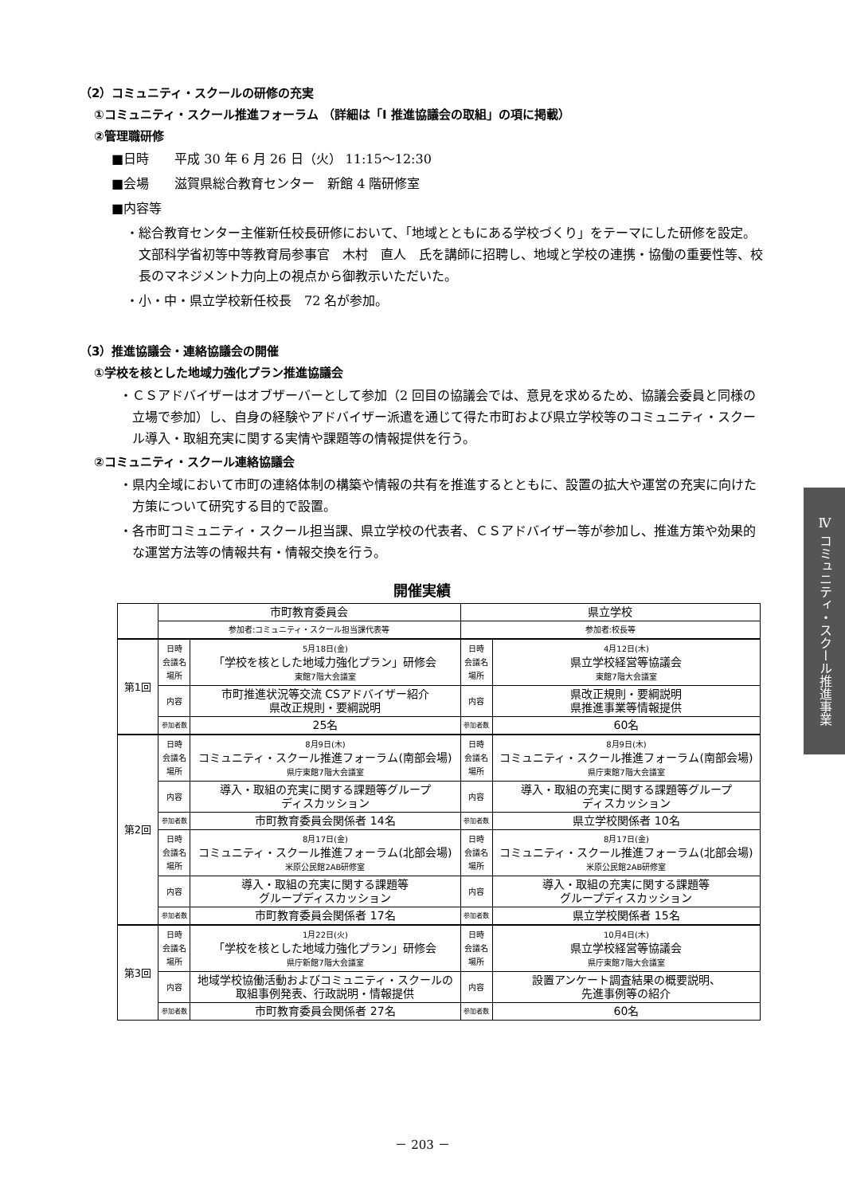（2）コミュニティ・スクールの研修の充実
①コミュニティ・スクール推進フォーラム （詳細は「Ⅰ 推進協議会の取組」の項に掲載）
②管理職研修
■日時　　平成 30 年 6 月 26 日（火） 11:15～12:30
■会場　　滋賀県総合教育センター　新館 4 階研修室
■内容等
・総合教育センター主催新任校長研修において、「地域とともにある学校づくり」をテーマにした研修を設定。文部科学省初等中等教育局参事官　木村　直人　氏を講師に招聘し、地域と学校の連携・協働の重要性等、校長のマネジメント力向上の視点から御教示いただいた。
・小・中・県立学校新任校長　72 名が参加。
（3）推進協議会・連絡協議会の開催
①学校を核とした地域力強化プラン推進協議会
・ＣＳアドバイザーはオブザーバーとして参加（2 回目の協議会では、意見を求めるため、協議会委員と同様の立場で参加）し、自身の経験やアドバイザー派遣を通じて得た市町および県立学校等のコミュニティ・スクール導入・取組充実に関する実情や課題等の情報提供を行う。
②コミュニティ・スクール連絡協議会
・県内全域において市町の連絡体制の構築や情報の共有を推進するとともに、設置の拡大や運営の充実に向けた方策について研究する目的で設置。
・各市町コミュニティ・スクール担当課、県立学校の代表者、ＣＳアドバイザー等が参加し、推進方策や効果的な運営方法等の情報共有・情報交換を行う。
開催実績
| | 市町教育委員会 | | 県立学校 | |
| | 参加者:コミュニティ・スクール担当課代表等 | | 参加者:校長等 | |
| 第1回 | 日時 会議名 場所 | 5月18日(金) 「学校を核とした地域力強化プラン」研修会 東館7階大会議室 | 日時 会議名 場所 | 4月12日(木) 県立学校経営等協議会 東館7階大会議室 |
| | 内容 | 市町推進状況等交流 CSアドバイザー紹介 県改正規則・要綱説明 | 内容 | 県改正規則・要綱説明 県推進事業等情報提供 |
| | 参加者数 | 25名 | 参加者数 | 60名 |
| 第2回 | 日時 会議名 場所 | 8月9日(木) コミュニティ・スクール推進フォーラム(南部会場) 県庁東館7階大会議室 | 日時 会議名 場所 | 8月9日(木) コミュニティ・スクール推進フォーラム(南部会場) 県庁東館7階大会議室 |
| | 内容 | 導入・取組の充実に関する課題等グループ ディスカッション | 内容 | 導入・取組の充実に関する課題等グループ ディスカッション |
| | 参加者数 | 市町教育委員会関係者 14名 | 参加者数 | 県立学校関係者 10名 |
| | 日時 会議名 場所 | 8月17日(金) コミュニティ・スクール推進フォーラム(北部会場) 米原公民館2AB研修室 | 日時 会議名 場所 | 8月17日(金) コミュニティ・スクール推進フォーラム(北部会場) 米原公民館2AB研修室 |
| | 内容 | 導入・取組の充実に関する課題等 グループディスカッション | 内容 | 導入・取組の充実に関する課題等 グループディスカッション |
| | 参加者数 | 市町教育委員会関係者 17名 | 参加者数 | 県立学校関係者 15名 |
| 第3回 | 日時 会議名 場所 | 1月22日(火) 「学校を核とした地域力強化プラン」研修会 県庁新館7階大会議室 | 日時 会議名 場所 | 10月4日(木) 県立学校経営等協議会 県庁東館7階大会議室 |
| | 内容 | 地域学校協働活動およびコミュニティ・スクールの 取組事例発表、行政説明・情報提供 | 内容 | 設置アンケート調査結果の概要説明、 先進事例等の紹介 |
| | 参加者数 | 市町教育委員会関係者 27名 | 参加者数 | 60名 |
Ⅳ コミュニティ・スクール推進事業
－ 203 －